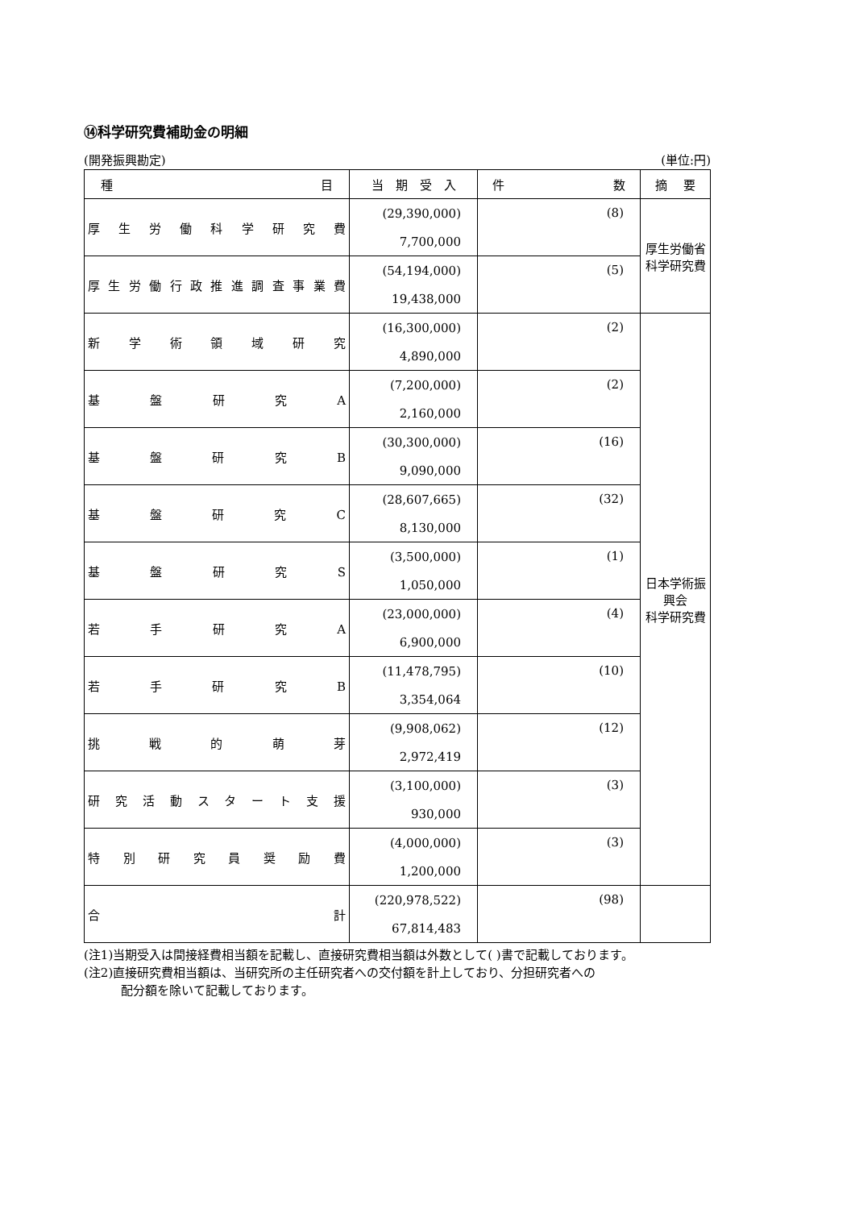⑭科学研究費補助金の明細
(開発振興勘定) (単位:円)
| 種 目 | 当 期 受 入 | 件 数 | 摘 要 |
| --- | --- | --- | --- |
| 厚 生 労 働 科 学 研 究 費 | (29,390,000) | (8) | 厚生労働省 科学研究費 |
| | 7,700,000 | | |
| 厚生労働行政推進調査事業費 | (54,194,000) | (5) | |
| | 19,438,000 | | |
| 新 学 術 領 域 研 究 | (16,300,000) | (2) | 日本学術振興会 科学研究費 |
| | 4,890,000 | | |
| 基 盤 研 究 A | (7,200,000) | (2) | |
| | 2,160,000 | | |
| 基 盤 研 究 B | (30,300,000) | (16) | |
| | 9,090,000 | | |
| 基 盤 研 究 C | (28,607,665) | (32) | |
| | 8,130,000 | | |
| 基 盤 研 究 S | (3,500,000) | (1) | |
| | 1,050,000 | | |
| 若 手 研 究 A | (23,000,000) | (4) | |
| | 6,900,000 | | |
| 若 手 研 究 B | (11,478,795) | (10) | |
| | 3,354,064 | | |
| 挑 戦 的 萌 芽 | (9,908,062) | (12) | |
| | 2,972,419 | | |
| 研 究 活 動 ス タ ー ト 支 援 | (3,100,000) | (3) | |
| | 930,000 | | |
| 特 別 研 究 員 奨 励 費 | (4,000,000) | (3) | |
| | 1,200,000 | | |
| 合 計 | (220,978,522) | (98) | |
| | 67,814,483 | | |
(注1)当期受入は間接経費相当額を記載し、直接研究費相当額は外数として( )書で記載しております。
(注2)直接研究費相当額は、当研究所の主任研究者への交付額を計上しており、分担研究者への
配分額を除いて記載しております。